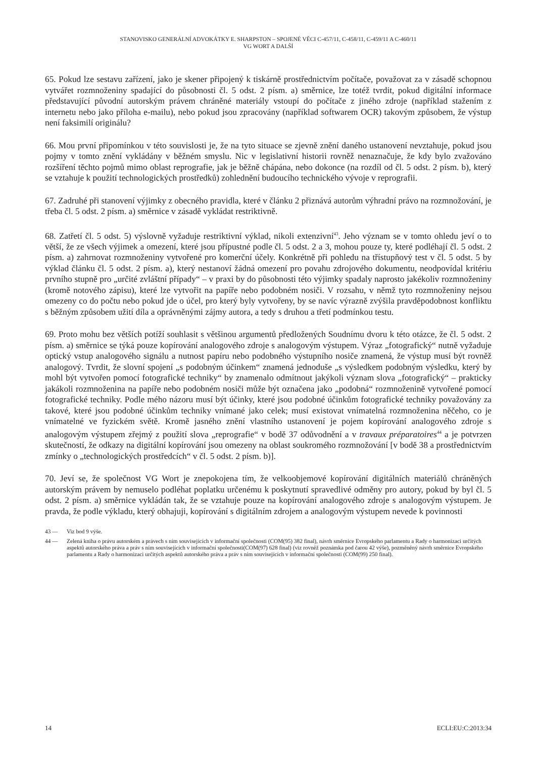STANOVISKO GENERÁLNÍ ADVOKÁTKY E. SHARPSTON – SPOJENÉ VĚCI C-457/11, C-458/11, C-459/11 A C-460/11
VG WORT A DALŠÍ
65. Pokud lze sestavu zařízení, jako je skener připojený k tiskárně prostřednictvím počítače, považovat za v zásadě schopnou vytvářet rozmnoženiny spadající do působnosti čl. 5 odst. 2 písm. a) směrnice, lze totéž tvrdit, pokud digitální informace představující původní autorským právem chráněné materiály vstoupí do počítače z jiného zdroje (například stažením z internetu nebo jako příloha e-mailu), nebo pokud jsou zpracovány (například softwarem OCR) takovým způsobem, že výstup není faksimilí originálu?
66. Mou první připomínkou v této souvislosti je, že na tyto situace se zjevně znění daného ustanovení nevztahuje, pokud jsou pojmy v tomto znění vykládány v běžném smyslu. Nic v legislativní historii rovněž nenaznačuje, že kdy bylo zvažováno rozšíření těchto pojmů mimo oblast reprografie, jak je běžně chápána, nebo dokonce (na rozdíl od čl. 5 odst. 2 písm. b), který se vztahuje k použití technologických prostředků) zohlednění budoucího technického vývoje v reprografii.
67. Zadruhé při stanovení výjimky z obecného pravidla, které v článku 2 přiznává autorům výhradní právo na rozmnožování, je třeba čl. 5 odst. 2 písm. a) směrnice v zásadě vykládat restriktivně.
68. Zatřetí čl. 5 odst. 5) výslovně vyžaduje restriktivní výklad, nikoli extenzivní<sup>43</sup>. Jeho význam se v tomto ohledu jeví o to větší, že ze všech výjimek a omezení, které jsou přípustné podle čl. 5 odst. 2 a 3, mohou pouze ty, které podléhají čl. 5 odst. 2 písm. a) zahrnovat rozmnoženiny vytvořené pro komerční účely. Konkrétně při pohledu na třístupňový test v čl. 5 odst. 5 by výklad článku čl. 5 odst. 2 písm. a), který nestanoví žádná omezení pro povahu zdrojového dokumentu, neodpovídal kritériu prvního stupně pro „určité zvláštní případy“ – v praxi by do působnosti této výjimky spadaly naprosto jakékoliv rozmnoženiny (kromě notového zápisu), které lze vytvořit na papíře nebo podobném nosiči. V rozsahu, v němž tyto rozmnoženiny nejsou omezeny co do počtu nebo pokud jde o účel, pro který byly vytvořeny, by se navíc výrazně zvýšila pravděpodobnost konfliktu s běžným způsobem užití díla a oprávněnými zájmy autora, a tedy s druhou a třetí podmínkou testu.
69. Proto mohu bez větších potíží souhlasit s většinou argumentů předložených Soudnímu dvoru k této otázce, že čl. 5 odst. 2 písm. a) směrnice se týká pouze kopírování analogového zdroje s analogovým výstupem. Výraz „fotografický“ nutně vyžaduje optický vstup analogového signálu a nutnost papíru nebo podobného výstupního nosiče znamená, že výstup musí být rovněž analogový. Tvrdit, že slovní spojení „s podobným účinkem“ znamená jednoduše „s výsledkem podobným výsledku, který by mohl být vytvořen pomocí fotografické techniky“ by znamenalo odmítnout jakýkoli význam slova „fotografický“ – prakticky jakákoli rozmnoženina na papíře nebo podobném nosiči může být označena jako „podobná“ rozmnoženině vytvořené pomocí fotografické techniky. Podle mého názoru musí být účinky, které jsou podobné účinkům fotografické techniky považovány za takové, které jsou podobné účinkům techniky vnímané jako celek; musí existovat vnímatelná rozmnoženina něčeho, co je vnímatelné ve fyzickém světě. Kromě jasného znění vlastního ustanovení je pojem kopírování analogového zdroje s analogovým výstupem zřejmý z použití slova „reprografie“ v bodě 37 odůvodnění a v travaux préparatoires<sup>44</sup> a je potvrzen skutečností, že odkazy na digitální kopírování jsou omezeny na oblast soukromého rozmnožování [v bodě 38 a prostřednictvím zmínky o „technologických prostředcích“ v čl. 5 odst. 2 písm. b)].
70. Jeví se, že společnost VG Wort je znepokojena tím, že velkoobjemové kopírování digitálních materiálů chráněných autorským právem by nemuselo podléhat poplatku určenému k poskytnutí spravedlivé odměny pro autory, pokud by byl čl. 5 odst. 2 písm. a) směrnice vykládán tak, že se vztahuje pouze na kopírování analogového zdroje s analogovým výstupem. Je pravda, že podle výkladu, který obhajuji, kopírování s digitálním zdrojem a analogovým výstupem nevede k povinnosti
43 — Viz bod 9 výše.
44 — Zelená kniha o právu autorském a právech s ním souvisejících v informační společnosti (COM(95) 382 final), návrh směrnice Evropského parlamentu a Rady o harmonizaci určitých aspektů autorského práva a práv s ním souvisejících v informační společnosti(COM(97) 628 final) (viz rovněž poznámka pod čarou 42 výše), pozměněný návrh směrnice Evropského parlamentu a Rady o harmonizaci určitých aspektů autorského práva a práv s ním souvisejících v informační společnosti (COM(99) 250 final).
14 ECLI:EU:C:2013:34